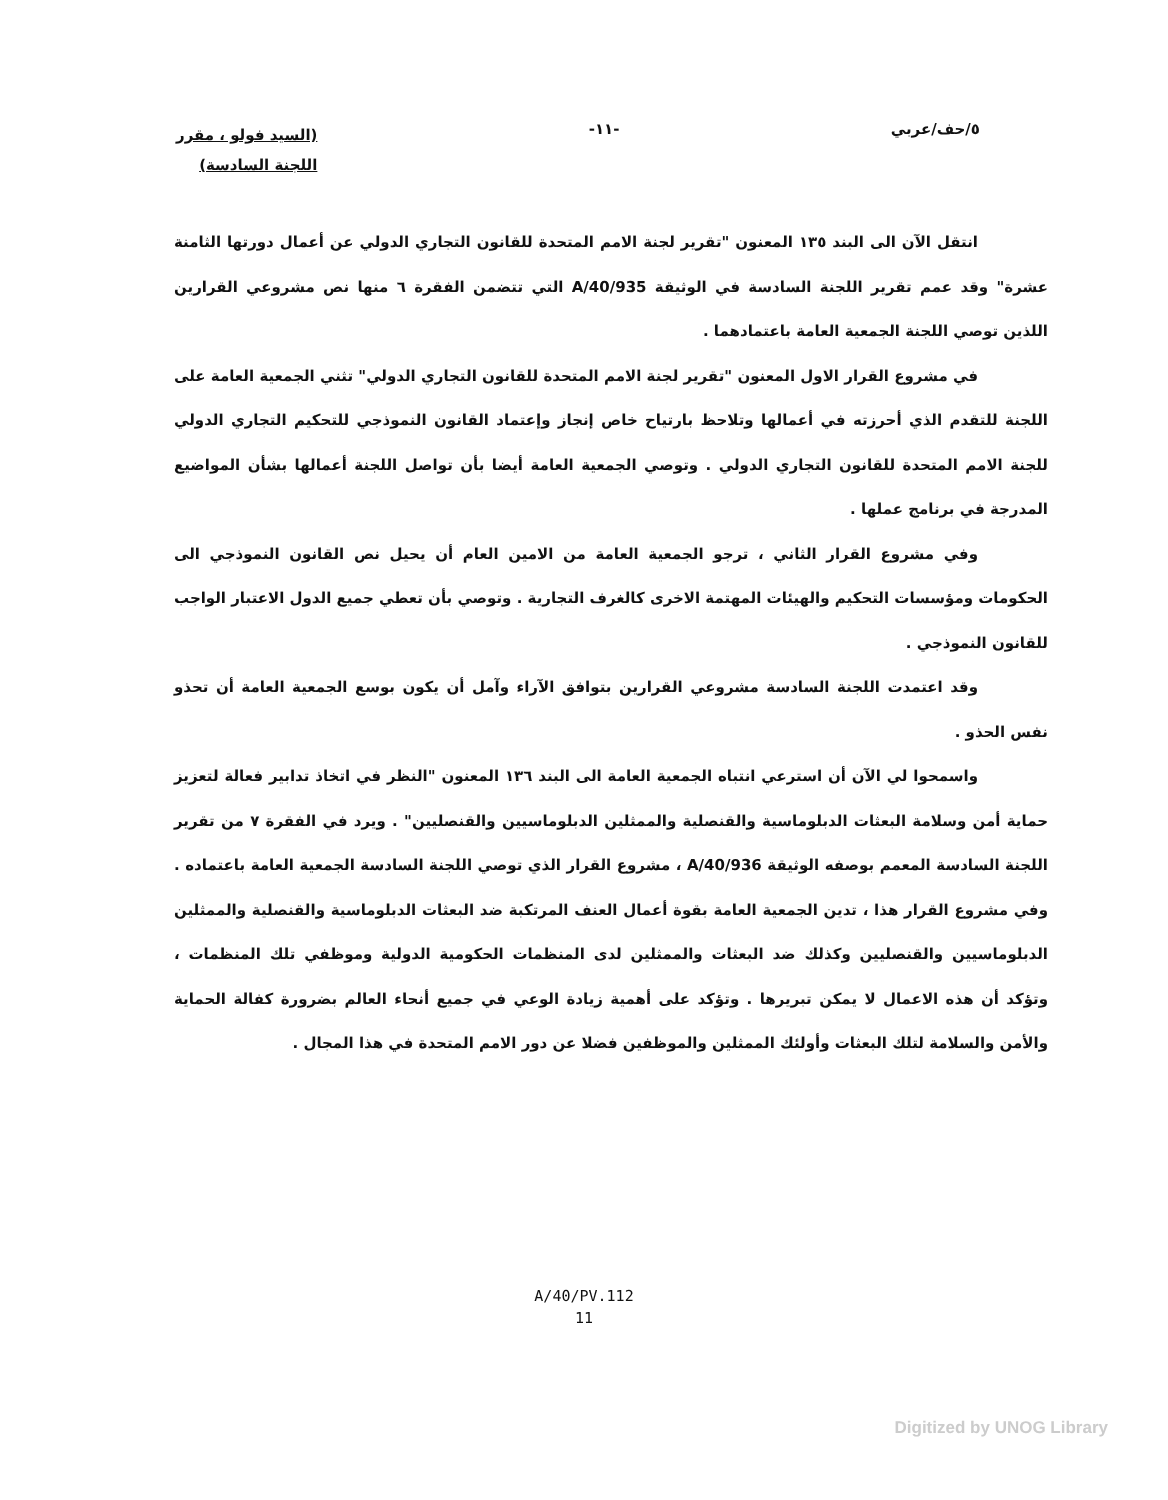٥/حف/عربي -١١-
(السيد فولو ، مقرر
اللجنة السادسة)
انتقل الآن الى البند ١٣٥ المعنون "تقرير لجنة الامم المتحدة للقانون التجاري الدولي عن أعمال دورتها الثامنة عشرة" وقد عمم تقرير اللجنة السادسة في الوثيقة A/40/935 التي تتضمن الفقرة ٦ منها نص مشروعي القرارين اللذين توصي اللجنة الجمعية العامة باعتمادهما .
في مشروع القرار الاول المعنون "تقرير لجنة الامم المتحدة للقانون التجاري الدولي" تثني الجمعية العامة على اللجنة للتقدم الذي أحرزته في أعمالها وتلاحظ بارتياح خاص إنجاز وإعتماد القانون النموذجي للتحكيم التجاري الدولي للجنة الامم المتحدة للقانون التجاري الدولي . وتوصي الجمعية العامة أيضا بأن تواصل اللجنة أعمالها بشأن المواضيع المدرجة في برنامج عملها .
وفي مشروع القرار الثاني ، ترجو الجمعية العامة من الامين العام أن يحيل نص القانون النموذجي الى الحكومات ومؤسسات التحكيم والهيئات المهتمة الاخرى كالغرف التجارية . وتوصي بأن تعطي جميع الدول الاعتبار الواجب للقانون النموذجي .
وقد اعتمدت اللجنة السادسة مشروعي القرارين بتوافق الآراء وآمل أن يكون بوسع الجمعية العامة أن تحذو نفس الحذو .
واسمحوا لي الآن أن استرعي انتباه الجمعية العامة الى البند ١٣٦ المعنون "النظر في اتخاذ تدابير فعالة لتعزيز حماية أمن وسلامة البعثات الدبلوماسية والقنصلية والممثلين الدبلوماسيين والقنصليين" . ويرد في الفقرة ٧ من تقرير اللجنة السادسة المعمم بوصفه الوثيقة A/40/936 ، مشروع القرار الذي توصي اللجنة السادسة الجمعية العامة باعتماده . وفي مشروع القرار هذا ، تدين الجمعية العامة بقوة أعمال العنف المرتكبة ضد البعثات الدبلوماسية والقنصلية والممثلين الدبلوماسيين والقنصليين وكذلك ضد البعثات والممثلين لدى المنظمات الحكومية الدولية وموظفي تلك المنظمات ، وتؤكد أن هذه الاعمال لا يمكن تبريرها . وتؤكد على أهمية زيادة الوعي في جميع أنحاء العالم بضرورة كفالة الحماية والأمن والسلامة لتلك البعثات وأولئك الممثلين والموظفين فضلا عن دور الامم المتحدة في هذا المجال .
A/40/PV.112
11
Digitized by UNOG Library